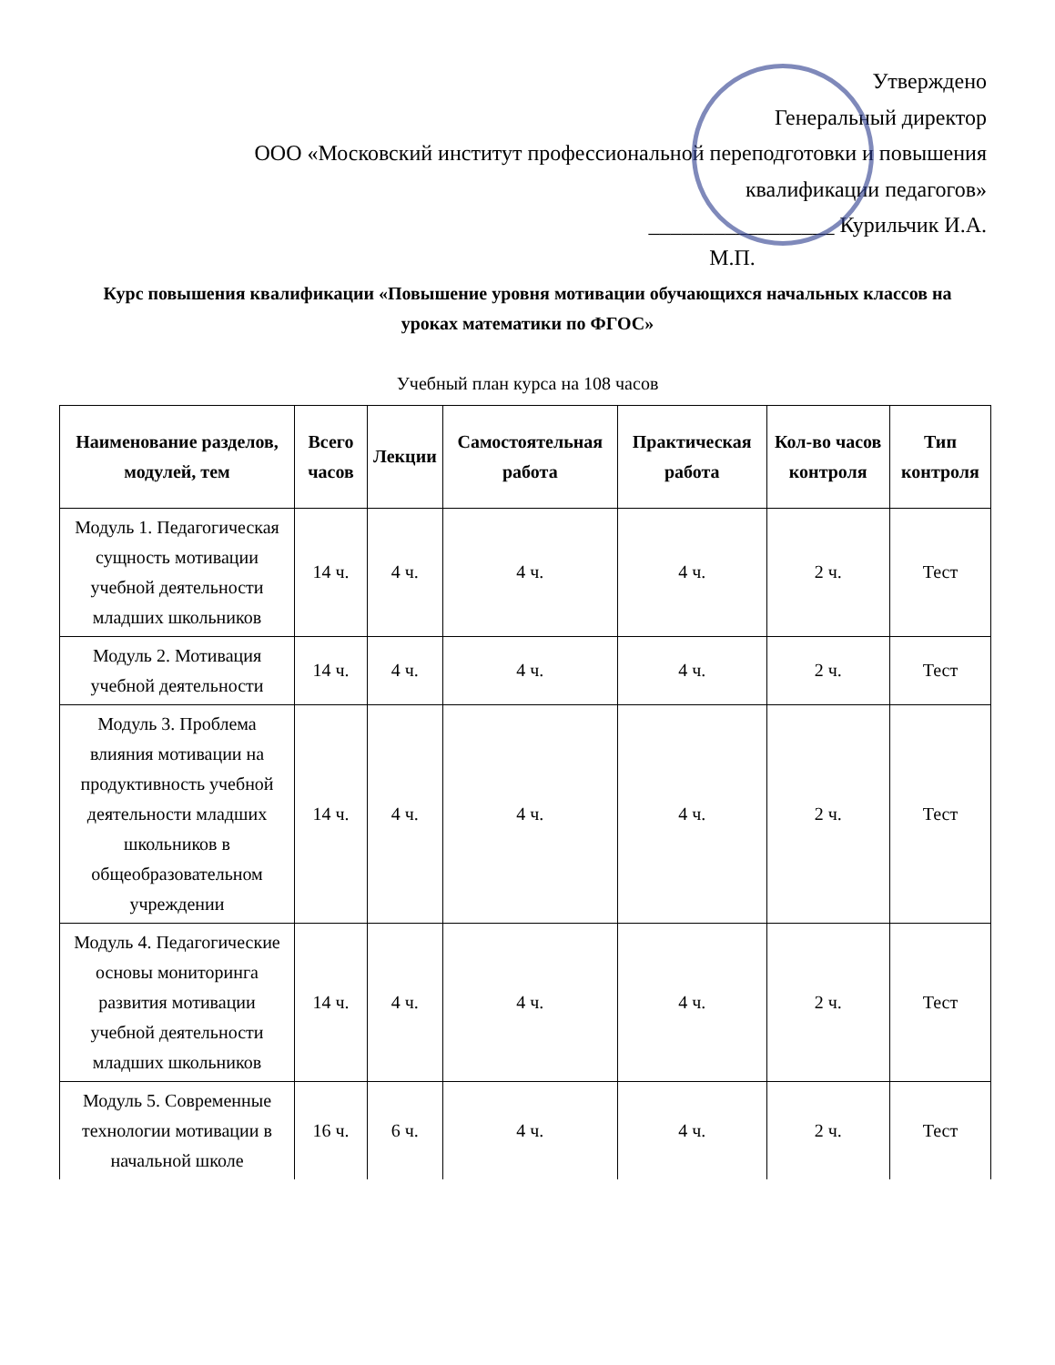Утверждено
Генеральный директор
ООО «Московский институт профессиональной переподготовки и повышения
квалификации педагогов»
_________________ Курильчик И.А.
М.П.
Курс повышения квалификации «Повышение уровня мотивации обучающихся начальных классов на уроках математики по ФГОС»
Учебный план курса на 108 часов
| Наименование разделов, модулей, тем | Всего часов | Лекции | Самостоятельная работа | Практическая работа | Кол-во часов контроля | Тип контроля |
| --- | --- | --- | --- | --- | --- | --- |
| Модуль 1. Педагогическая сущность мотивации учебной деятельности младших школьников | 14 ч. | 4 ч. | 4 ч. | 4 ч. | 2 ч. | Тест |
| Модуль 2. Мотивация учебной деятельности | 14 ч. | 4 ч. | 4 ч. | 4 ч. | 2 ч. | Тест |
| Модуль 3. Проблема влияния мотивации на продуктивность учебной деятельности младших школьников в общеобразовательном учреждении | 14 ч. | 4 ч. | 4 ч. | 4 ч. | 2 ч. | Тест |
| Модуль 4. Педагогические основы мониторинга развития мотивации учебной деятельности младших школьников | 14 ч. | 4 ч. | 4 ч. | 4 ч. | 2 ч. | Тест |
| Модуль 5. Современные технологии мотивации в начальной школе | 16 ч. | 6 ч. | 4 ч. | 4 ч. | 2 ч. | Тест |